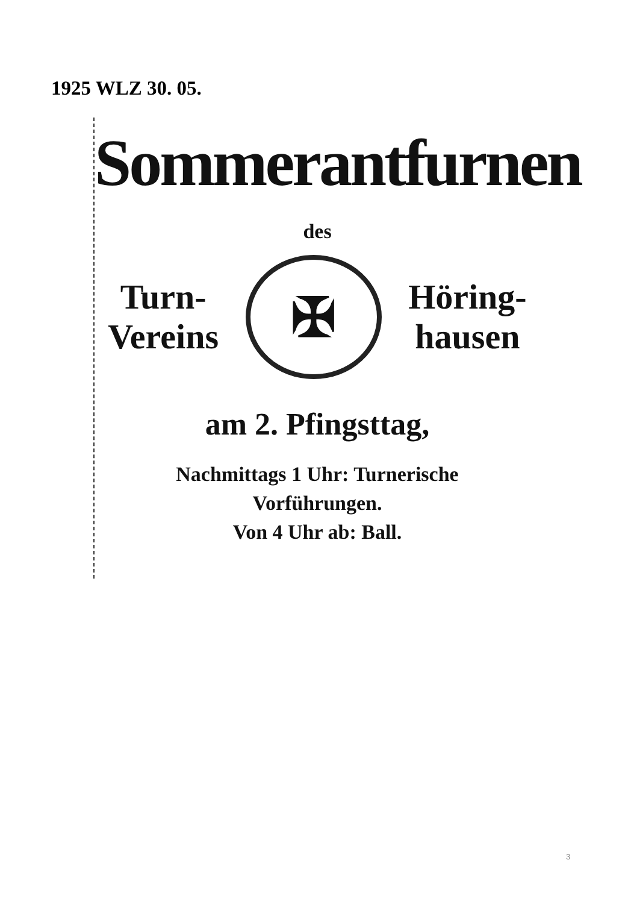1925 WLZ 30. 05.
Sommerantfurnen
des
Turn-
Vereins
✠
Höring-
hausen
am 2. Pfingsttag,
Nachmittags 1 Uhr: Turnerische
Vorführungen.
Von 4 Uhr ab: Ball.
3